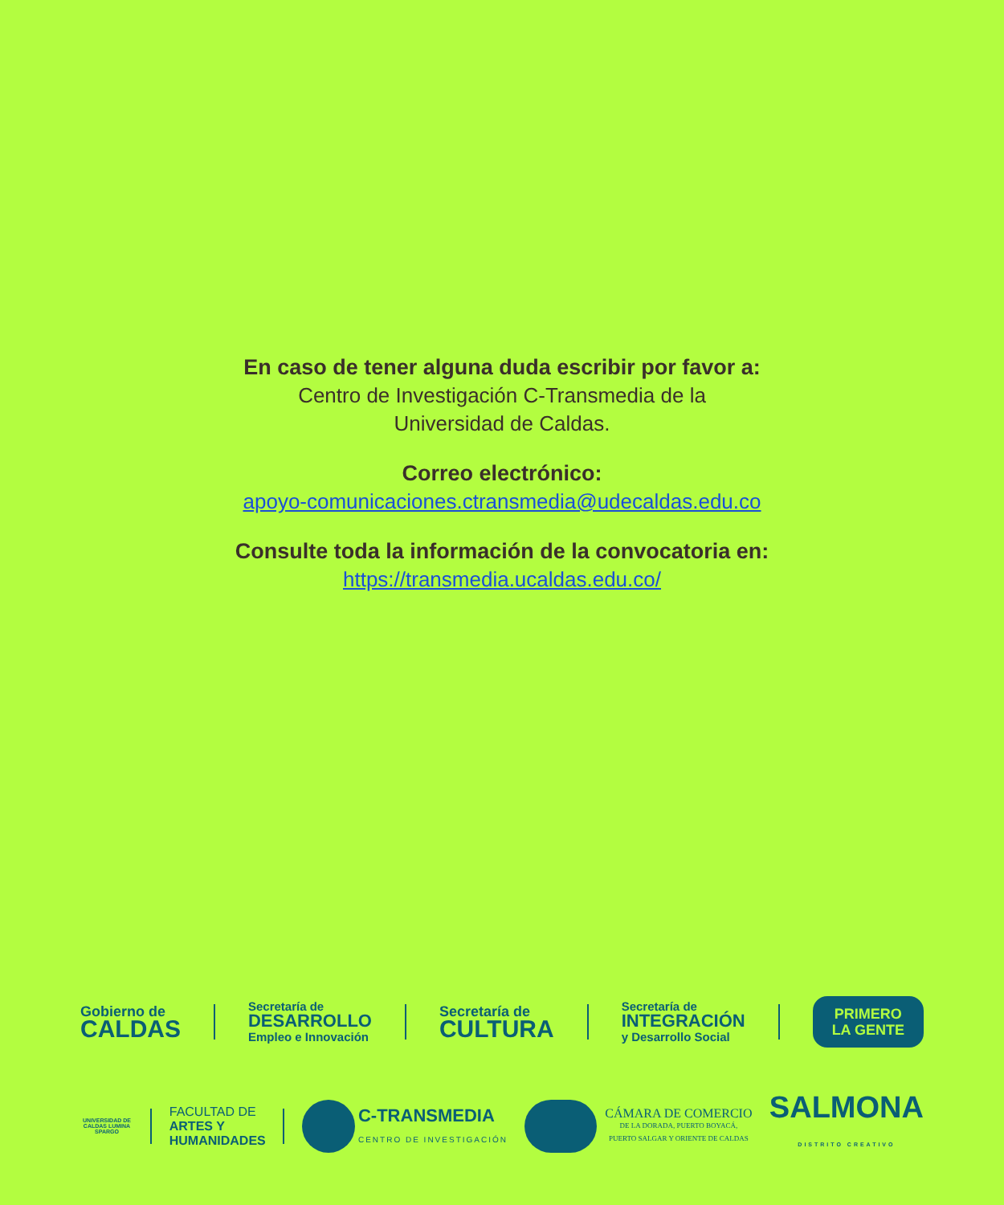En caso de tener alguna duda escribir por favor a:
Centro de Investigación C-Transmedia de la
Universidad de Caldas.
Correo electrónico:
apoyo-comunicaciones.ctransmedia@udecaldas.edu.co
Consulte toda la información de la convocatoria en:
https://transmedia.ucaldas.edu.co/
Gobierno de
CALDAS
Secretaría de
DESARROLLO
Empleo e Innovación
Secretaría de
CULTURA
Secretaría de
INTEGRACIÓN
y Desarrollo Social
PRIMERO
LA GENTE
UNIVERSIDAD DE CALDAS LUMINA SPARGO
FACULTAD DE
ARTES Y
HUMANIDADES
C-TRANSMEDIA
CENTRO DE INVESTIGACIÓN
CÁMARA DE COMERCIO
DE LA DORADA, PUERTO BOYACÁ,
PUERTO SALGAR Y ORIENTE DE CALDAS
SALMONA
DISTRITO CREATIVO